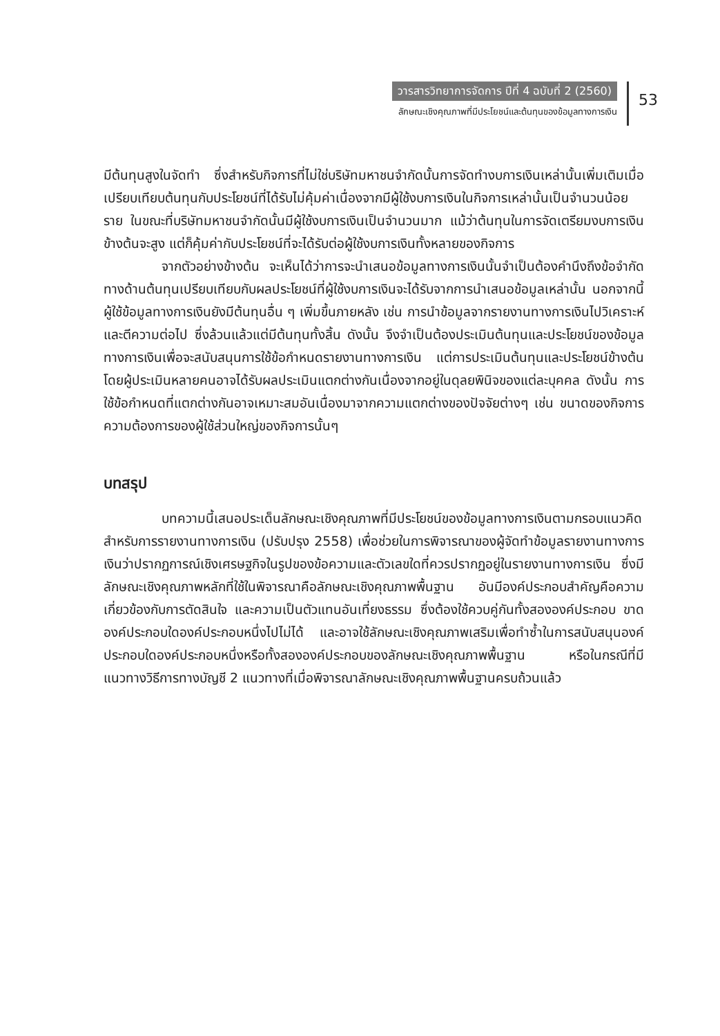วารสารวิทยาการจัดการ ปีที่ 4 ฉบับที่ 2 (2560)
ลักษณะเชิงคุณภาพที่มีประโยชน์และต้นทุนของข้อมูลทางการเงิน
53
มีต้นทุนสูงในจัดทำ ซึ่งสำหรับกิจการที่ไม่ใช่บริษัทมหาชนจำกัดนั้นการจัดทำงบการเงินเหล่านั้นเพิ่มเติมเมื่อเปรียบเทียบต้นทุนกับประโยชน์ที่ได้รับไม่คุ้มค่าเนื่องจากมีผู้ใช้งบการเงินในกิจการเหล่านั้นเป็นจำนวนน้อยราย ในขณะที่บริษัทมหาชนจำกัดนั้นมีผู้ใช้งบการเงินเป็นจำนวนมาก แม้ว่าต้นทุนในการจัดเตรียมงบการเงินข้างต้นจะสูง แต่ก็คุ้มค่ากับประโยชน์ที่จะได้รับต่อผู้ใช้งบการเงินทั้งหลายของกิจการ
จากตัวอย่างข้างต้น จะเห็นได้ว่าการจะนำเสนอข้อมูลทางการเงินนั้นจำเป็นต้องคำนึงถึงข้อจำกัดทางด้านต้นทุนเปรียบเทียบกับผลประโยชน์ที่ผู้ใช้งบการเงินจะได้รับจากการนำเสนอข้อมูลเหล่านั้น นอกจากนี้ผู้ใช้ข้อมูลทางการเงินยังมีต้นทุนอื่น ๆ เพิ่มขึ้นภายหลัง เช่น การนำข้อมูลจากรายงานทางการเงินไปวิเคราะห์และตีความต่อไป ซึ่งล้วนแล้วแต่มีต้นทุนทั้งสิ้น ดังนั้น จึงจำเป็นต้องประเมินต้นทุนและประโยชน์ของข้อมูลทางการเงินเพื่อจะสนับสนุนการใช้ข้อกำหนดรายงานทางการเงิน แต่การประเมินต้นทุนและประโยชน์ข้างต้นโดยผู้ประเมินหลายคนอาจได้รับผลประเมินแตกต่างกันเนื่องจากอยู่ในดุลยพินิจของแต่ละบุคคล ดังนั้น การใช้ข้อกำหนดที่แตกต่างกันอาจเหมาะสมอันเนื่องมาจากความแตกต่างของปัจจัยต่างๆ เช่น ขนาดของกิจการ ความต้องการของผู้ใช้ส่วนใหญ่ของกิจการนั้นๆ
บทสรุป
บทความนี้เสนอประเด็นลักษณะเชิงคุณภาพที่มีประโยชน์ของข้อมูลทางการเงินตามกรอบแนวคิดสำหรับการรายงานทางการเงิน (ปรับปรุง 2558) เพื่อช่วยในการพิจารณาของผู้จัดทำข้อมูลรายงานทางการเงินว่าปรากฏการณ์เชิงเศรษฐกิจในรูปของข้อความและตัวเลขใดที่ควรปรากฏอยู่ในรายงานทางการเงิน ซึ่งมีลักษณะเชิงคุณภาพหลักที่ใช้ในพิจารณาคือลักษณะเชิงคุณภาพพื้นฐาน อันมีองค์ประกอบสำคัญคือความเกี่ยวข้องกับการตัดสินใจ และความเป็นตัวแทนอันเที่ยงธรรม ซึ่งต้องใช้ควบคู่กันทั้งสององค์ประกอบ ขาดองค์ประกอบใดองค์ประกอบหนึ่งไปไม่ได้ และอาจใช้ลักษณะเชิงคุณภาพเสริมเพื่อทำซ้ำในการสนับสนุนองค์ประกอบใดองค์ประกอบหนึ่งหรือทั้งสององค์ประกอบของลักษณะเชิงคุณภาพพื้นฐาน หรือในกรณีที่มีแนวทางวิธีการทางบัญชี 2 แนวทางที่เมื่อพิจารณาลักษณะเชิงคุณภาพพื้นฐานครบถ้วนแล้ว